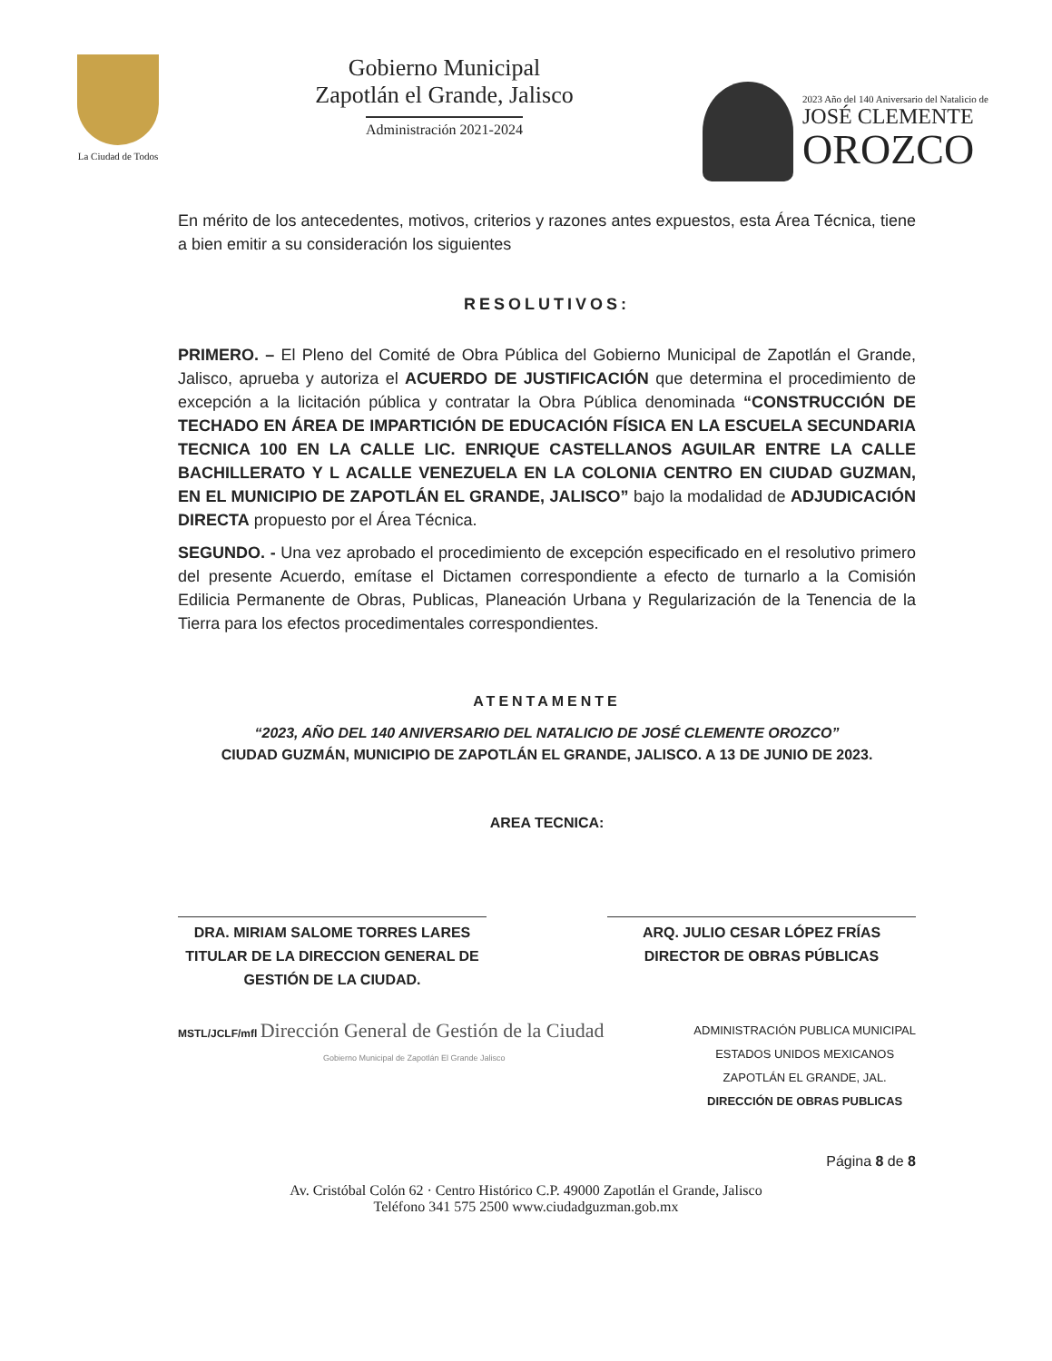La Ciudad de Todos
Gobierno Municipal
Zapotlán el Grande, Jalisco
Administración 2021-2024
2023 Año del 140 Aniversario del Natalicio de
JOSÉ CLEMENTE
OROZCO
En mérito de los antecedentes, motivos, criterios y razones antes expuestos, esta Área Técnica, tiene a bien emitir a su consideración los siguientes
RESOLUTIVOS:
PRIMERO. – El Pleno del Comité de Obra Pública del Gobierno Municipal de Zapotlán el Grande, Jalisco, aprueba y autoriza el ACUERDO DE JUSTIFICACIÓN que determina el procedimiento de excepción a la licitación pública y contratar la Obra Pública denominada “CONSTRUCCIÓN DE TECHADO EN ÁREA DE IMPARTICIÓN DE EDUCACIÓN FÍSICA EN LA ESCUELA SECUNDARIA TECNICA 100 EN LA CALLE LIC. ENRIQUE CASTELLANOS AGUILAR ENTRE LA CALLE BACHILLERATO Y L ACALLE VENEZUELA EN LA COLONIA CENTRO EN CIUDAD GUZMAN, EN EL MUNICIPIO DE ZAPOTLÁN EL GRANDE, JALISCO” bajo la modalidad de ADJUDICACIÓN DIRECTA propuesto por el Área Técnica.
SEGUNDO. - Una vez aprobado el procedimiento de excepción especificado en el resolutivo primero del presente Acuerdo, emítase el Dictamen correspondiente a efecto de turnarlo a la Comisión Edilicia Permanente de Obras, Publicas, Planeación Urbana y Regularización de la Tenencia de la Tierra para los efectos procedimentales correspondientes.
ATENTAMENTE
“2023, AÑO DEL 140 ANIVERSARIO DEL NATALICIO DE JOSÉ CLEMENTE OROZCO”
CIUDAD GUZMÁN, MUNICIPIO DE ZAPOTLÁN EL GRANDE, JALISCO. A 13 DE JUNIO DE 2023.
AREA TECNICA:
DRA. MIRIAM SALOME TORRES LARES
TITULAR DE LA DIRECCION GENERAL DE GESTIÓN DE LA CIUDAD.
ARQ. JULIO CESAR LÓPEZ FRÍAS
DIRECTOR DE OBRAS PÚBLICAS
MSTL/JCLF/mfl Dirección General de Gestión de la Ciudad
Gobierno Municipal de Zapotlán El Grande Jalisco
ADMINISTRACIÓN PUBLICA MUNICIPAL
ESTADOS UNIDOS MEXICANOS
ZAPOTLÁN EL GRANDE, JAL.
DIRECCIÓN DE OBRAS PUBLICAS
Página 8 de 8
Av. Cristóbal Colón 62 · Centro Histórico C.P. 49000 Zapotlán el Grande, Jalisco
Teléfono 341 575 2500 www.ciudadguzman.gob.mx